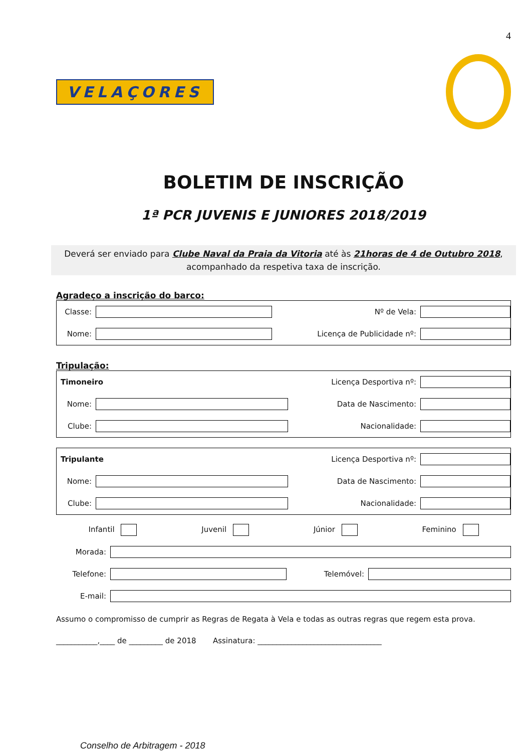4
VELAÇORES
BOLETIM DE INSCRIÇÃO
1ª PCR JUVENIS E JUNIORES 2018/2019
Deverá ser enviado para Clube Naval da Praia da Vitoria até às 21horas de 4 de Outubro 2018,
acompanhado da respetiva taxa de inscrição.
Agradeço a inscrição do barco:
Classe: Nº de Vela:
Nome: Licença de Publicidade nº:
Tripulação:
Timoneiro Licença Desportiva nº:
Nome: Data de Nascimento:
Clube: Nacionalidade:
Tripulante Licença Desportiva nº:
Nome: Data de Nascimento:
Clube: Nacionalidade:
Infantil Juvenil Júnior Feminino
Morada:
Telefone: Telemóvel:
E-mail:
Assumo o compromisso de cumprir as Regras de Regata à Vela e todas as outras regras que regem esta prova.
___________,____ de _________ de 2018 Assinatura: _________________________________
Conselho de Arbitragem - 2018